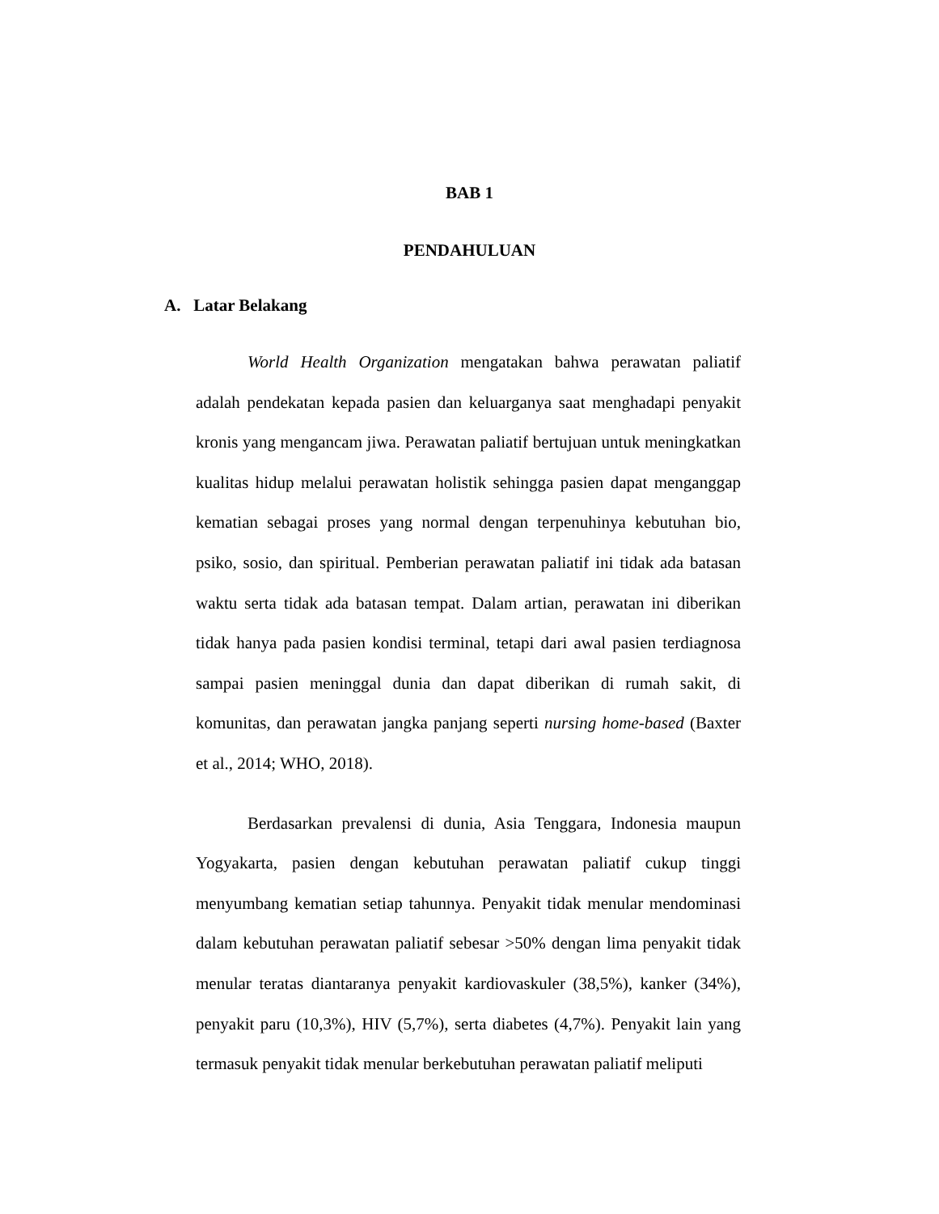BAB 1
PENDAHULUAN
A. Latar Belakang
World Health Organization mengatakan bahwa perawatan paliatif adalah pendekatan kepada pasien dan keluarganya saat menghadapi penyakit kronis yang mengancam jiwa. Perawatan paliatif bertujuan untuk meningkatkan kualitas hidup melalui perawatan holistik sehingga pasien dapat menganggap kematian sebagai proses yang normal dengan terpenuhinya kebutuhan bio, psiko, sosio, dan spiritual. Pemberian perawatan paliatif ini tidak ada batasan waktu serta tidak ada batasan tempat. Dalam artian, perawatan ini diberikan tidak hanya pada pasien kondisi terminal, tetapi dari awal pasien terdiagnosa sampai pasien meninggal dunia dan dapat diberikan di rumah sakit, di komunitas, dan perawatan jangka panjang seperti nursing home-based (Baxter et al., 2014; WHO, 2018).
Berdasarkan prevalensi di dunia, Asia Tenggara, Indonesia maupun Yogyakarta, pasien dengan kebutuhan perawatan paliatif cukup tinggi menyumbang kematian setiap tahunnya. Penyakit tidak menular mendominasi dalam kebutuhan perawatan paliatif sebesar >50% dengan lima penyakit tidak menular teratas diantaranya penyakit kardiovaskuler (38,5%), kanker (34%), penyakit paru (10,3%), HIV (5,7%), serta diabetes (4,7%). Penyakit lain yang termasuk penyakit tidak menular berkebutuhan perawatan paliatif meliputi